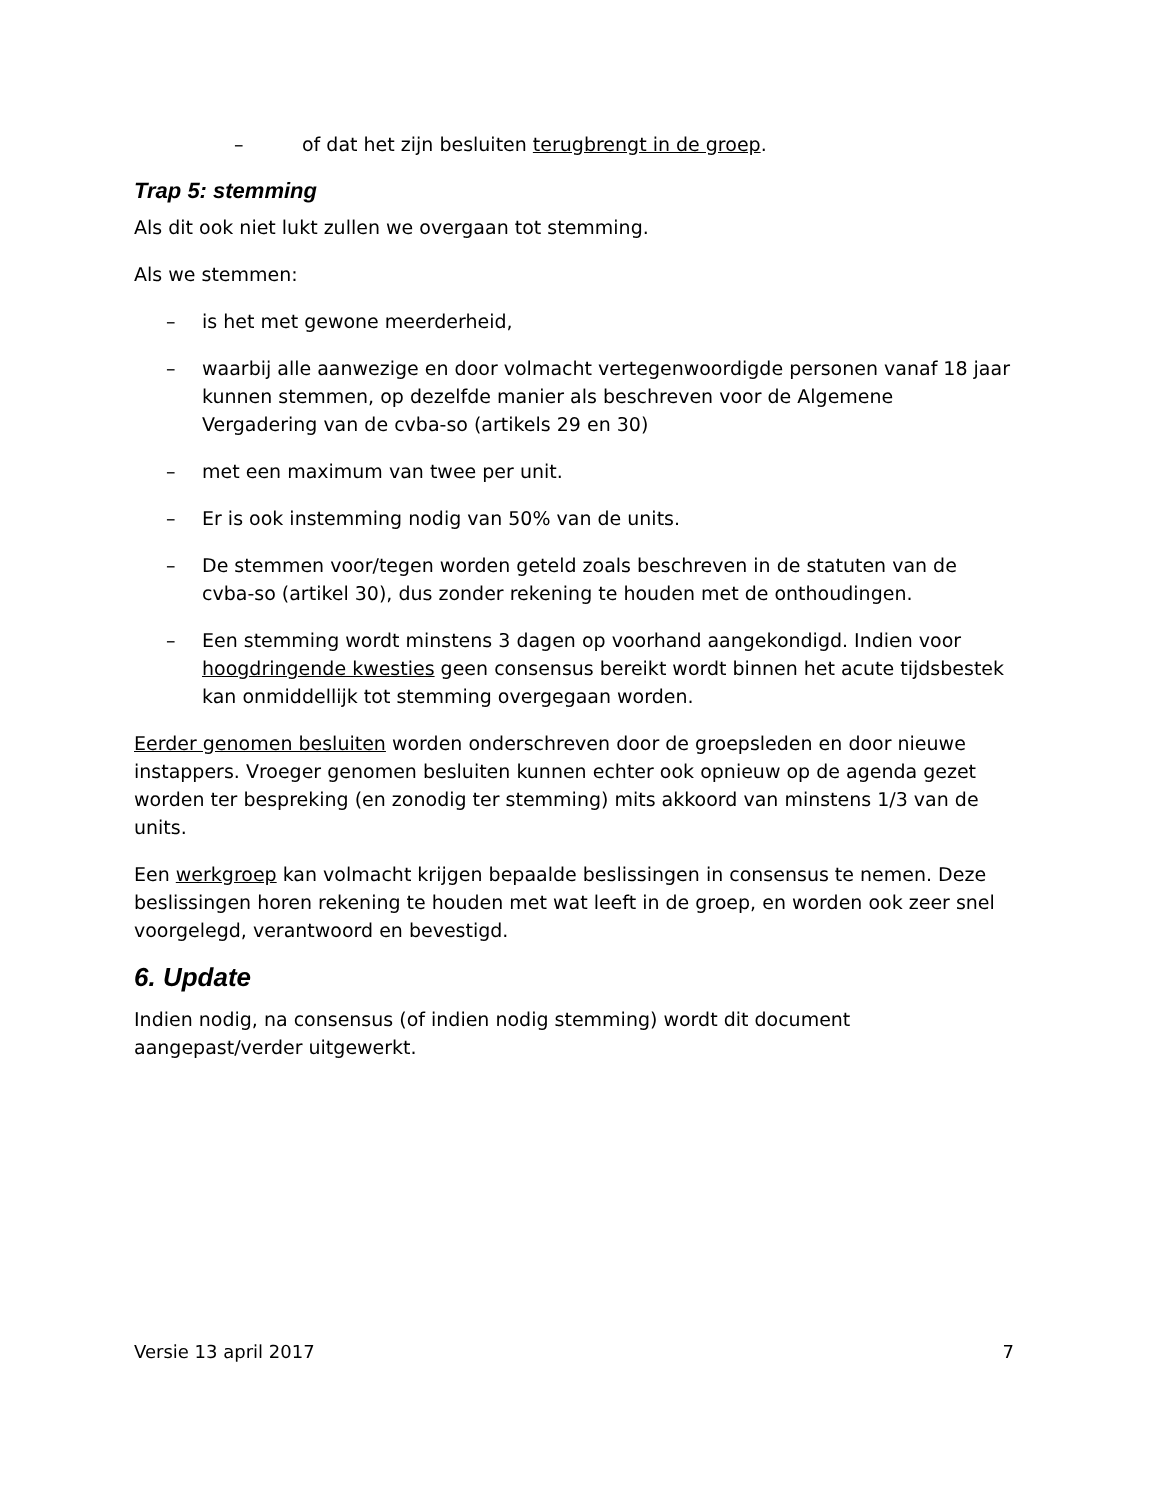– of dat het zijn besluiten terugbrengt in de groep.
Trap 5: stemming
Als dit ook niet lukt zullen we overgaan tot stemming.
Als we stemmen:
– is het met gewone meerderheid,
– waarbij alle aanwezige en door volmacht vertegenwoordigde personen vanaf 18 jaar kunnen stemmen, op dezelfde manier als beschreven voor de Algemene Vergadering van de cvba-so (artikels 29 en 30)
– met een maximum van twee per unit.
– Er is ook instemming nodig van 50% van de units.
– De stemmen voor/tegen worden geteld zoals beschreven in de statuten van de cvba-so (artikel 30), dus zonder rekening te houden met de onthoudingen.
– Een stemming wordt minstens 3 dagen op voorhand aangekondigd. Indien voor hoogdringende kwesties geen consensus bereikt wordt binnen het acute tijdsbestek kan onmiddellijk tot stemming overgegaan worden.
Eerder genomen besluiten worden onderschreven door de groepsleden en door nieuwe instappers. Vroeger genomen besluiten kunnen echter ook opnieuw op de agenda gezet worden ter bespreking (en zonodig ter stemming) mits akkoord van minstens 1/3 van de units.
Een werkgroep kan volmacht krijgen bepaalde beslissingen in consensus te nemen. Deze beslissingen horen rekening te houden met wat leeft in de groep, en worden ook zeer snel voorgelegd, verantwoord en bevestigd.
6. Update
Indien nodig, na consensus (of indien nodig stemming) wordt dit document aangepast/verder uitgewerkt.
Versie 13 april 2017 7